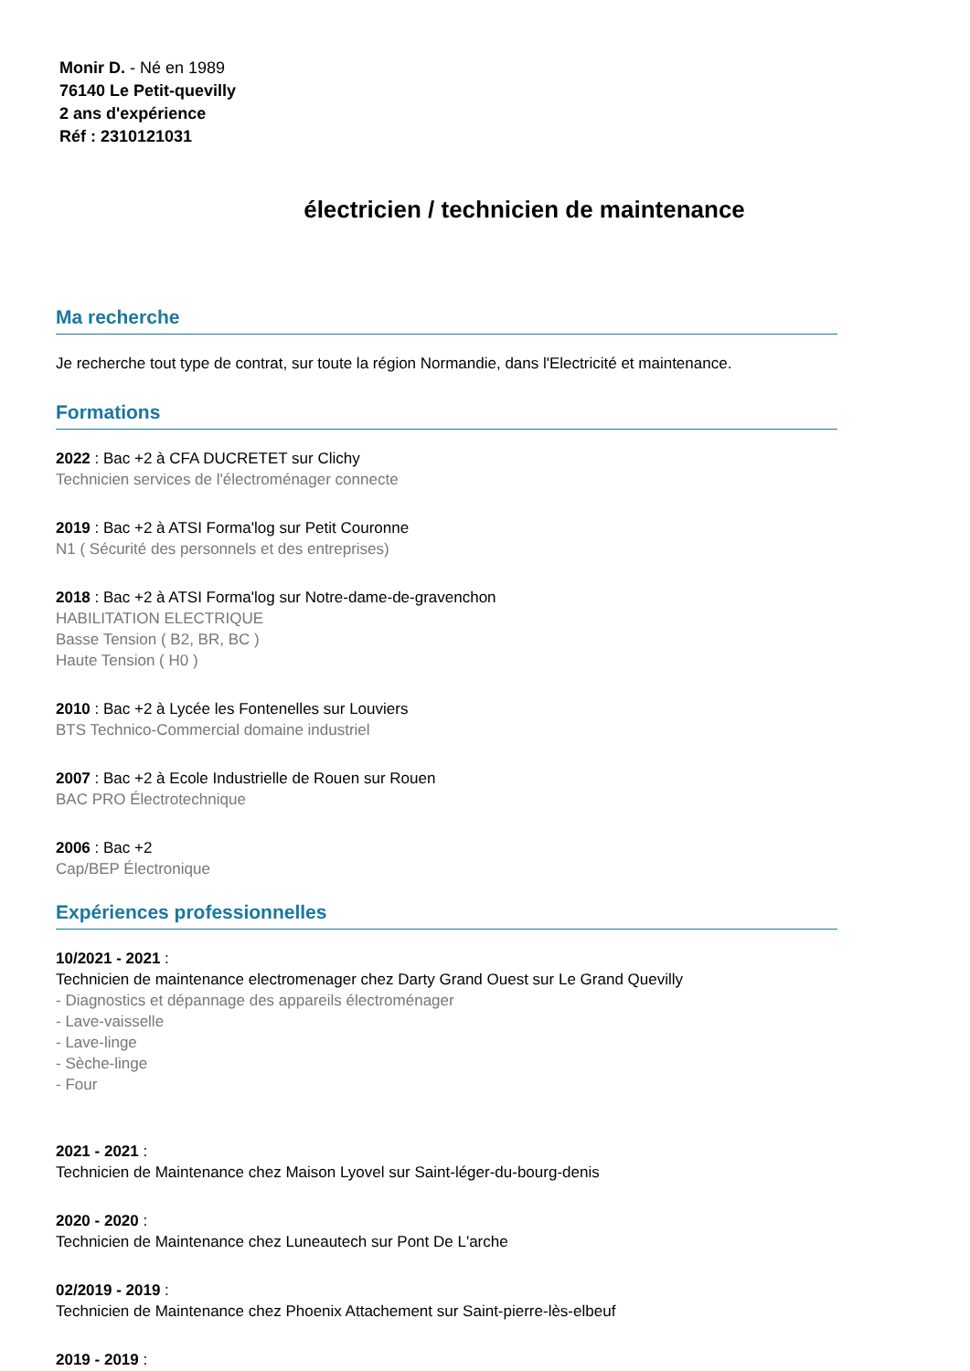Monir D. - Né en 1989
76140 Le Petit-quevilly
2 ans d'expérience
Réf : 2310121031
électricien / technicien de maintenance
Ma recherche
Je recherche tout type de contrat, sur toute la région Normandie, dans l'Electricité et maintenance.
Formations
2022 : Bac +2 à CFA DUCRETET sur Clichy
Technicien services de l'électroménager connecte
2019 : Bac +2 à ATSI Forma'log sur Petit Couronne
N1 ( Sécurité des personnels et des entreprises)
2018 : Bac +2 à ATSI Forma'log sur Notre-dame-de-gravenchon
HABILITATION ELECTRIQUE
Basse Tension ( B2, BR, BC )
Haute Tension ( H0 )
2010 : Bac +2 à Lycée les Fontenelles sur Louviers
BTS Technico-Commercial domaine industriel
2007 : Bac +2 à Ecole Industrielle de Rouen sur Rouen
BAC PRO Électrotechnique
2006 : Bac +2
Cap/BEP Électronique
Expériences professionnelles
10/2021 - 2021 :
Technicien de maintenance electromenager chez Darty Grand Ouest sur Le Grand Quevilly
- Diagnostics et dépannage des appareils électroménager
- Lave-vaisselle
- Lave-linge
- Sèche-linge
- Four
2021 - 2021 :
Technicien de Maintenance chez Maison Lyovel sur Saint-léger-du-bourg-denis
2020 - 2020 :
Technicien de Maintenance chez Luneautech sur Pont De L'arche
02/2019 - 2019 :
Technicien de Maintenance chez Phoenix Attachement sur Saint-pierre-lès-elbeuf
2019 - 2019 :